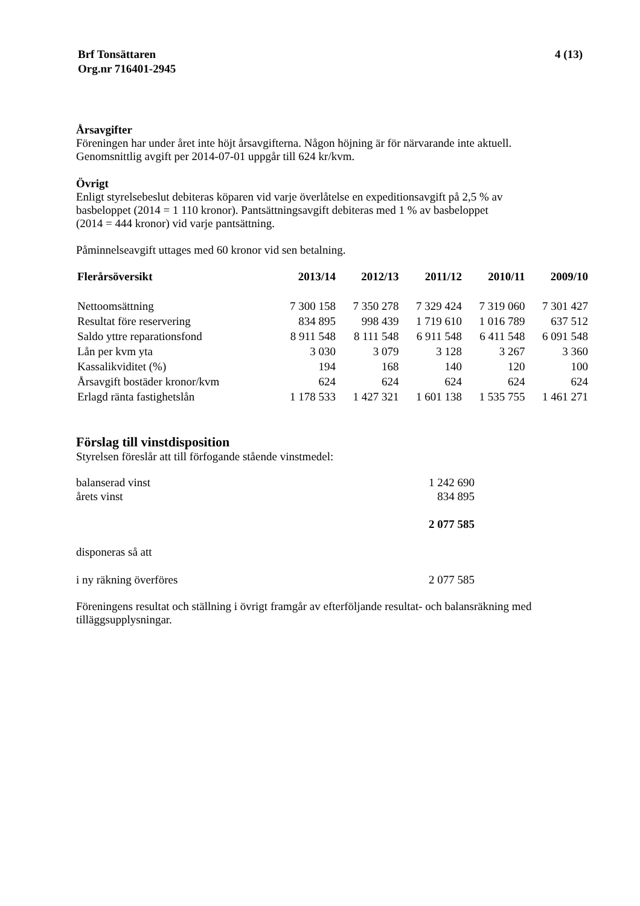Brf Tonsättaren
Org.nr 716401-2945
4 (13)
Årsavgifter
Föreningen har under året inte höjt årsavgifterna. Någon höjning är för närvarande inte aktuell.
Genomsnittlig avgift per 2014-07-01 uppgår till 624 kr/kvm.
Övrigt
Enligt styrelsebeslut debiteras köparen vid varje överlåtelse en expeditionsavgift på 2,5 % av
basbeloppet (2014 = 1 110 kronor). Pantsättningsavgift debiteras med 1 % av basbeloppet
(2014 = 444 kronor) vid varje pantsättning.
Påminnelseavgift uttages med 60 kronor vid sen betalning.
| Flerårsöversikt | 2013/14 | 2012/13 | 2011/12 | 2010/11 | 2009/10 |
| --- | --- | --- | --- | --- | --- |
| Nettoomsättning | 7 300 158 | 7 350 278 | 7 329 424 | 7 319 060 | 7 301 427 |
| Resultat före reservering | 834 895 | 998 439 | 1 719 610 | 1 016 789 | 637 512 |
| Saldo yttre reparationsfond | 8 911 548 | 8 111 548 | 6 911 548 | 6 411 548 | 6 091 548 |
| Lån per kvm yta | 3 030 | 3 079 | 3 128 | 3 267 | 3 360 |
| Kassalikviditet (%) | 194 | 168 | 140 | 120 | 100 |
| Årsavgift bostäder kronor/kvm | 624 | 624 | 624 | 624 | 624 |
| Erlagd ränta fastighetslån | 1 178 533 | 1 427 321 | 1 601 138 | 1 535 755 | 1 461 271 |
Förslag till vinstdisposition
Styrelsen föreslår att till förfogande stående vinstmedel:
| balanserad vinst | 1 242 690 |
| årets vinst | 834 895 |
| | 2 077 585 |
| disponeras så att | |
| i ny räkning överföres | 2 077 585 |
Föreningens resultat och ställning i övrigt framgår av efterföljande resultat- och balansräkning med
tilläggsupplysningar.